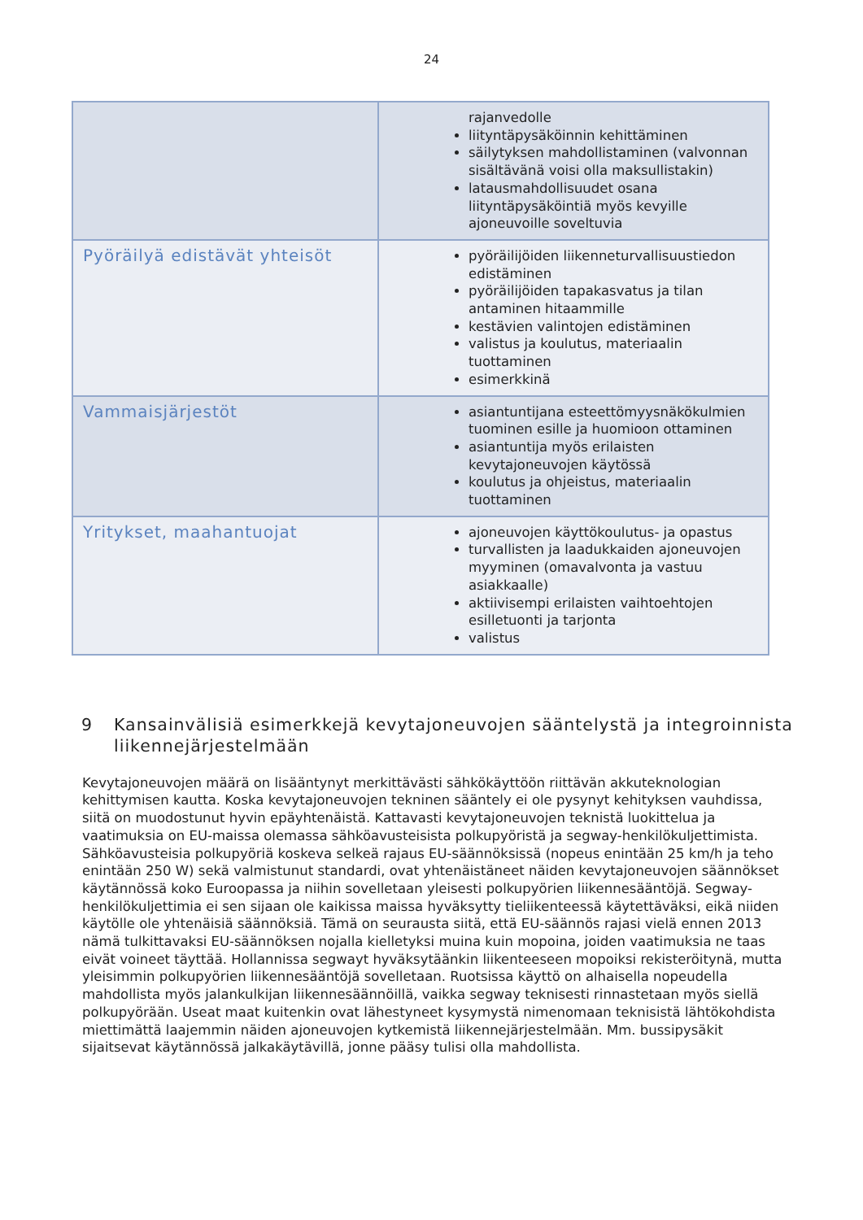24
| | rajanvedolle liityntäpysäköinnin kehittäminen säilytyksen mahdollistaminen (valvonnan sisältävänä voisi olla maksullistakin) latausmahdollisuudet osana liityntäpysäköintiä myös kevyille ajoneuvoille soveltuvia |
| Pyöräilyä edistävät yhteisöt | pyöräilijöiden liikenneturvallisuustiedon edistäminen pyöräilijöiden tapakasvatus ja tilan antaminen hitaammille kestävien valintojen edistäminen valistus ja koulutus, materiaalin tuottaminen esimerkkinä |
| Vammaisjärjestöt | asiantuntijana esteettömyysnäkökulmien tuominen esille ja huomioon ottaminen asiantuntija myös erilaisten kevytajoneuvojen käytössä koulutus ja ohjeistus, materiaalin tuottaminen |
| Yritykset, maahantuojat | ajoneuvojen käyttökoulutus- ja opastus turvallisten ja laadukkaiden ajoneuvojen myyminen (omavalvonta ja vastuu asiakkaalle) aktiivisempi erilaisten vaihtoehtojen esilletuonti ja tarjonta valistus |
9 Kansainvälisiä esimerkkejä kevytajoneuvojen sääntelystä ja integroinnista liikennejärjestelmään
Kevytajoneuvojen määrä on lisääntynyt merkittävästi sähkökäyttöön riittävän akkuteknologian kehittymisen kautta. Koska kevytajoneuvojen tekninen sääntely ei ole pysynyt kehityksen vauhdissa, siitä on muodostunut hyvin epäyhtenäistä. Kattavasti kevytajoneuvojen teknistä luokittelua ja vaatimuksia on EU-maissa olemassa sähköavusteisista polkupyöristä ja segway-henkilökuljettimista. Sähköavusteisia polkupyöriä koskeva selkeä rajaus EU-säännöksissä (nopeus enintään 25 km/h ja teho enintään 250 W) sekä valmistunut standardi, ovat yhtenäistäneet näiden kevytajoneuvojen säännökset käytännössä koko Euroopassa ja niihin sovelletaan yleisesti polkupyörien liikennesääntöjä. Segway-henkilökuljettimia ei sen sijaan ole kaikissa maissa hyväksytty tieliikenteessä käytettäväksi, eikä niiden käytölle ole yhtenäisiä säännöksiä. Tämä on seurausta siitä, että EU-säännös rajasi vielä ennen 2013 nämä tulkittavaksi EU-säännöksen nojalla kielletyksi muina kuin mopoina, joiden vaatimuksia ne taas eivät voineet täyttää. Hollannissa segwayt hyväksytäänkin liikenteeseen mopoiksi rekisteröitynä, mutta yleisimmin polkupyörien liikennesääntöjä sovelletaan. Ruotsissa käyttö on alhaisella nopeudella mahdollista myös jalankulkijan liikennesäännöillä, vaikka segway teknisesti rinnastetaan myös siellä polkupyörään. Useat maat kuitenkin ovat lähestyneet kysymystä nimenomaan teknisistä lähtökohdista miettimättä laajemmin näiden ajoneuvojen kytkemistä liikennejärjestelmään. Mm. bussipysäkit sijaitsevat käytännössä jalkakäytävillä, jonne pääsy tulisi olla mahdollista.